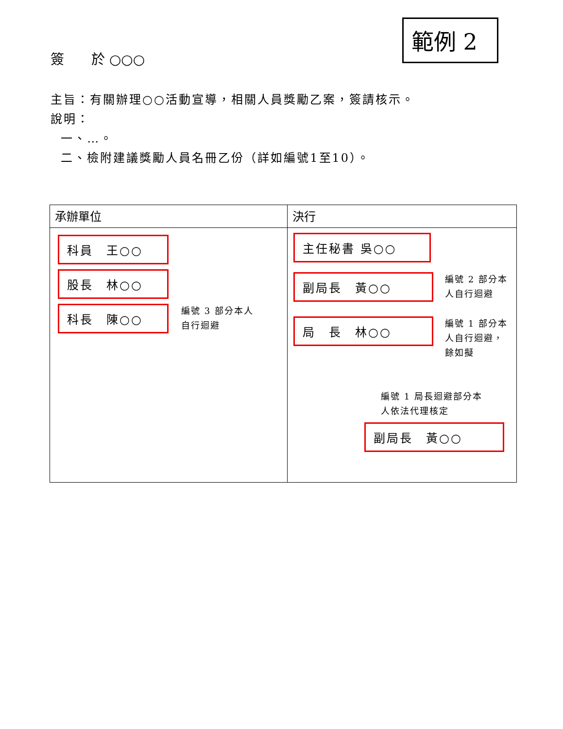範例 2
簽　　於 ○○○
主旨：有關辦理○○活動宣導，相關人員獎勵乙案，簽請核示。
說明：
一、…。
二、檢附建議獎勵人員名冊乙份（詳如編號1至10）。
| 承辦單位 | 決行 |
| --- | --- |
| 科員 王○○ 股長 林○○ 科長 陳○○ 編號 3 部分本人 自行迴避 | 主任秘書 吳○○ 副局長 黃○○ 編號 2 部分本 人自行迴避 局 長 林○○ 編號 1 部分本 人自行迴避， 餘如擬 編號 1 局長迴避部分本 人依法代理核定 副局長 黃○○ |